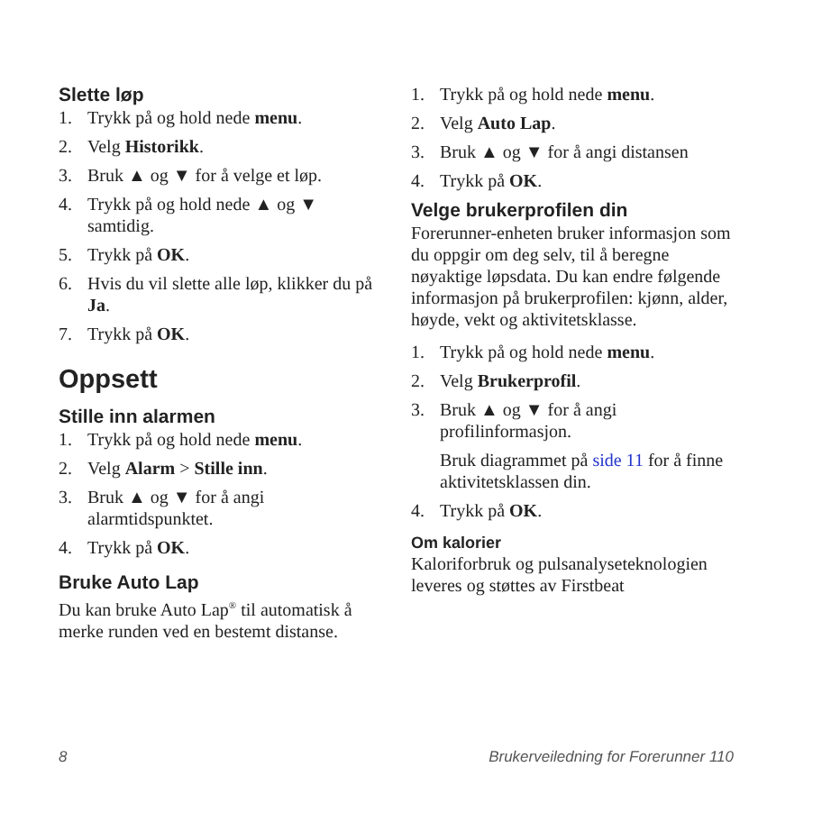Slette løp
1. Trykk på og hold nede menu.
2. Velg Historikk.
3. Bruk ▲ og ▼ for å velge et løp.
4. Trykk på og hold nede ▲ og ▼ samtidig.
5. Trykk på OK.
6. Hvis du vil slette alle løp, klikker du på Ja.
7. Trykk på OK.
Oppsett
Stille inn alarmen
1. Trykk på og hold nede menu.
2. Velg Alarm > Stille inn.
3. Bruk ▲ og ▼ for å angi alarmtidspunktet.
4. Trykk på OK.
Bruke Auto Lap
Du kan bruke Auto Lap<sup>®</sup> til automatisk å merke runden ved en bestemt distanse.
1. Trykk på og hold nede menu.
2. Velg Auto Lap.
3. Bruk ▲ og ▼ for å angi distansen
4. Trykk på OK.
Velge brukerprofilen din
Forerunner-enheten bruker informasjon som du oppgir om deg selv, til å beregne nøyaktige løpsdata. Du kan endre følgende informasjon på brukerprofilen: kjønn, alder, høyde, vekt og aktivitetsklasse.
1. Trykk på og hold nede menu.
2. Velg Brukerprofil.
3. Bruk ▲ og ▼ for å angi profilinformasjon.
Bruk diagrammet på side 11 for å finne aktivitetsklassen din.
4. Trykk på OK.
Om kalorier
Kaloriforbruk og pulsanalyseteknologien leveres og støttes av Firstbeat
8 Brukerveiledning for Forerunner 110